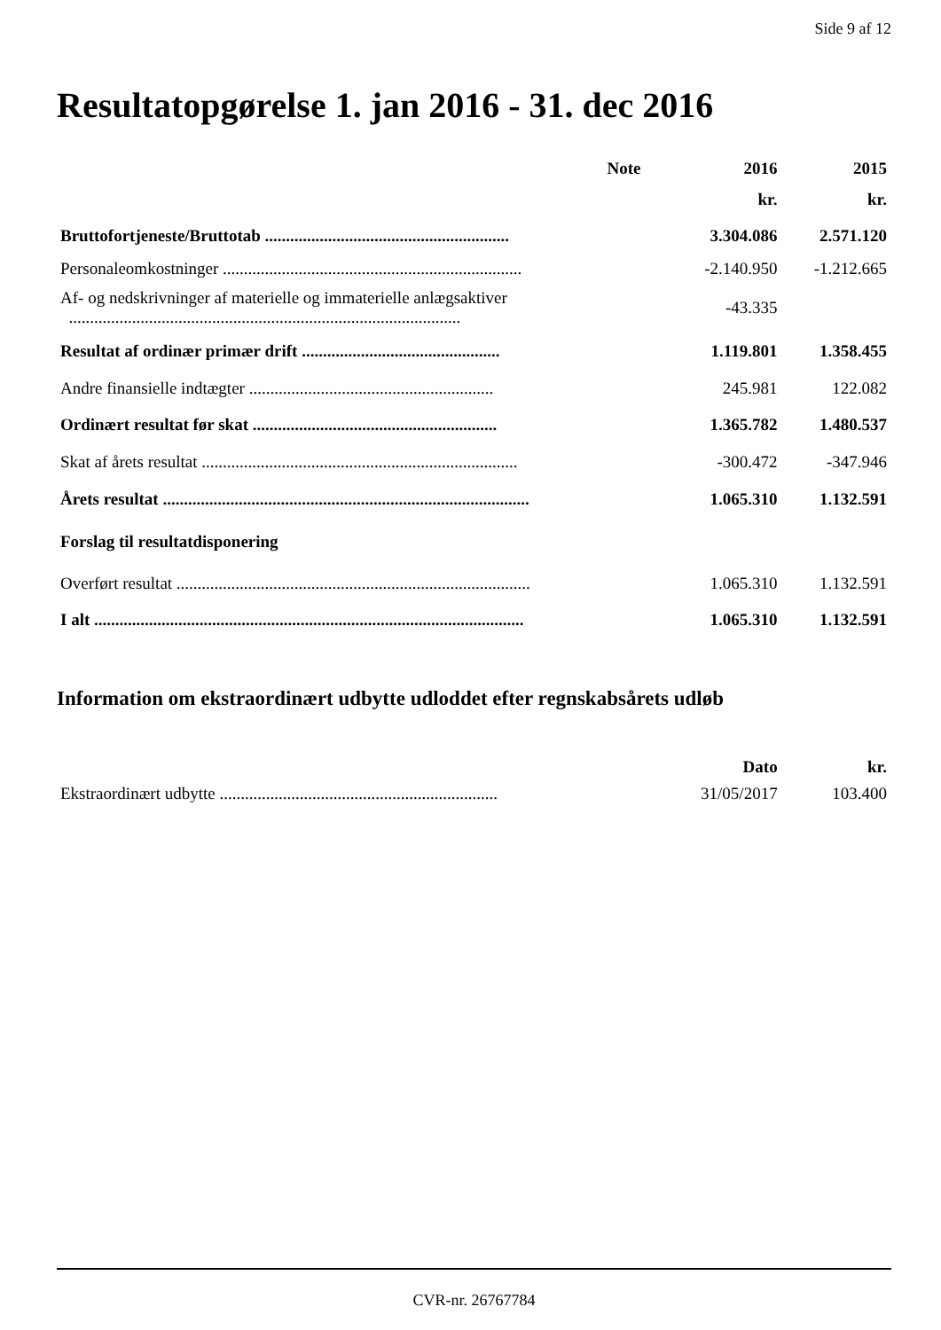Side 9 af 12
Resultatopgørelse 1. jan 2016 - 31. dec 2016
| | Note | 2016 | 2015 |
| --- | --- | --- | --- |
| | | kr. | kr. |
| Bruttofortjeneste/Bruttotab .......................................................... | | 3.304.086 | 2.571.120 |
| Personaleomkostninger ....................................................................... | | -2.140.950 | -1.212.665 |
| Af- og nedskrivninger af materielle og immaterielle anlægsaktiver ............................................................................................. | | -43.335 | |
| Resultat af ordinær primær drift ............................................... | | 1.119.801 | 1.358.455 |
| Andre finansielle indtægter .......................................................... | | 245.981 | 122.082 |
| Ordinært resultat før skat .......................................................... | | 1.365.782 | 1.480.537 |
| Skat af årets resultat ........................................................................... | | -300.472 | -347.946 |
| Årets resultat ....................................................................................... | | 1.065.310 | 1.132.591 |
| Forslag til resultatdisponering | | | |
| Overført resultat .................................................................................... | | 1.065.310 | 1.132.591 |
| I alt ...................................................................................................... | | 1.065.310 | 1.132.591 |
Information om ekstraordinært udbytte udloddet efter regnskabsårets udløb
| | | Dato | kr. |
| --- | --- | --- | --- |
| Ekstraordinært udbytte .................................................................. | | 31/05/2017 | 103.400 |
CVR-nr. 26767784